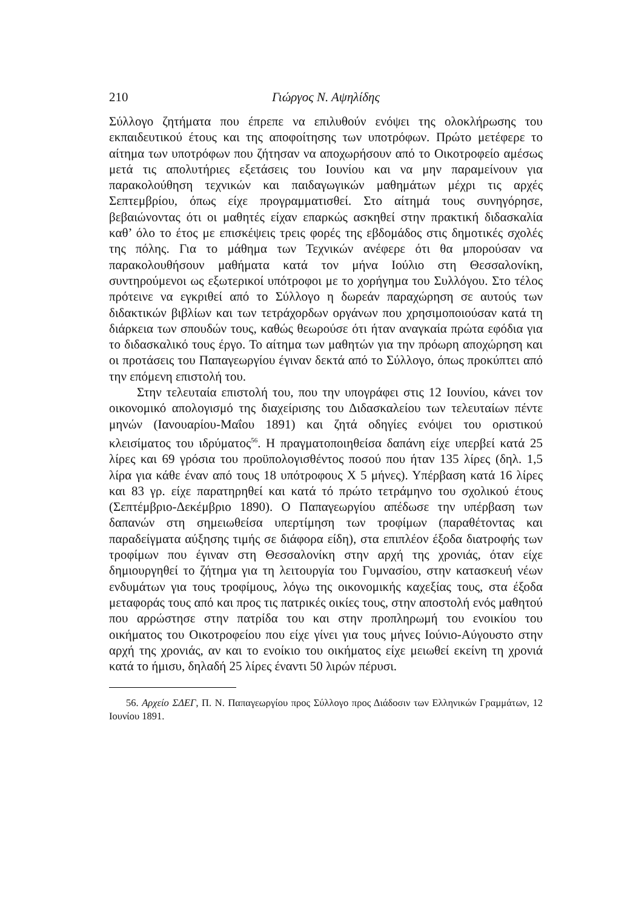210 Γιώργος Ν. Αψηλίδης
Σύλλογο ζητήματα που έπρεπε να επιλυθούν ενόψει της ολοκλήρωσης του εκπαιδευτικού έτους και της αποφοίτησης των υποτρόφων. Πρώτο μετέφερε το αίτημα των υποτρόφων που ζήτησαν να αποχωρήσουν από το Οικοτροφείο αμέσως μετά τις απολυτήριες εξετάσεις του Ιουνίου και να μην παραμείνουν για παρακολούθηση τεχνικών και παιδαγωγικών μαθημάτων μέχρι τις αρχές Σεπτεμβρίου, όπως είχε προγραμματισθεί. Στο αίτημά τους συνηγόρησε, βεβαιώνοντας ότι οι μαθητές είχαν επαρκώς ασκηθεί στην πρακτική διδασκαλία καθ’ όλο το έτος με επισκέψεις τρεις φορές της εβδομάδος στις δημοτικές σχολές της πόλης. Για το μάθημα των Τεχνικών ανέφερε ότι θα μπορούσαν να παρακολουθήσουν μαθήματα κατά τον μήνα Ιούλιο στη Θεσσαλονίκη, συντηρούμενοι ως εξωτερικοί υπότροφοι με το χορήγημα του Συλλόγου. Στο τέλος πρότεινε να εγκριθεί από το Σύλλογο η δωρεάν παραχώρηση σε αυτούς των διδακτικών βιβλίων και των τετράχορδων οργάνων που χρησιμοποιούσαν κατά τη διάρκεια των σπουδών τους, καθώς θεωρούσε ότι ήταν αναγκαία πρώτα εφόδια για το διδασκαλικό τους έργο. Το αίτημα των μαθητών για την πρόωρη αποχώρηση και οι προτάσεις του Παπαγεωργίου έγιναν δεκτά από το Σύλλογο, όπως προκύπτει από την επόμενη επιστολή του.
Στην τελευταία επιστολή του, που την υπογράφει στις 12 Ιουνίου, κάνει τον οικονομικό απολογισμό της διαχείρισης του Διδασκαλείου των τελευταίων πέντε μηνών (Ιανουαρίου-Μαΐου 1891) και ζητά οδηγίες ενόψει του οριστικού κλεισίματος του ιδρύματος<sup>56</sup>. Η πραγματοποιηθείσα δαπάνη είχε υπερβεί κατά 25 λίρες και 69 γρόσια του προϋπολογισθέντος ποσού που ήταν 135 λίρες (δηλ. 1,5 λίρα για κάθε έναν από τους 18 υπότροφους Χ 5 μήνες). Υπέρβαση κατά 16 λίρες και 83 γρ. είχε παρατηρηθεί και κατά τό πρώτο τετράμηνο του σχολικού έτους (Σεπτέμβριο-Δεκέμβριο 1890). Ο Παπαγεωργίου απέδωσε την υπέρβαση των δαπανών στη σημειωθείσα υπερτίμηση των τροφίμων (παραθέτοντας και παραδείγματα αύξησης τιμής σε διάφορα είδη), στα επιπλέον έξοδα διατροφής των τροφίμων που έγιναν στη Θεσσαλονίκη στην αρχή της χρονιάς, όταν είχε δημιουργηθεί το ζήτημα για τη λειτουργία του Γυμνασίου, στην κατασκευή νέων ενδυμάτων για τους τροφίμους, λόγω της οικονομικής καχεξίας τους, στα έξοδα μεταφοράς τους από και προς τις πατρικές οικίες τους, στην αποστολή ενός μαθητού που αρρώστησε στην πατρίδα του και στην προπληρωμή του ενοικίου του οικήματος του Οικοτροφείου που είχε γίνει για τους μήνες Ιούνιο-Αύγουστο στην αρχή της χρονιάς, αν και το ενοίκιο του οικήματος είχε μειωθεί εκείνη τη χρονιά κατά το ήμισυ, δηλαδή 25 λίρες έναντι 50 λιρών πέρυσι.
56. Αρχείο ΣΔΕΓ, Π. Ν. Παπαγεωργίου προς Σύλλογο προς Διάδοσιν των Ελληνικών Γραμμάτων, 12 Ιουνίου 1891.